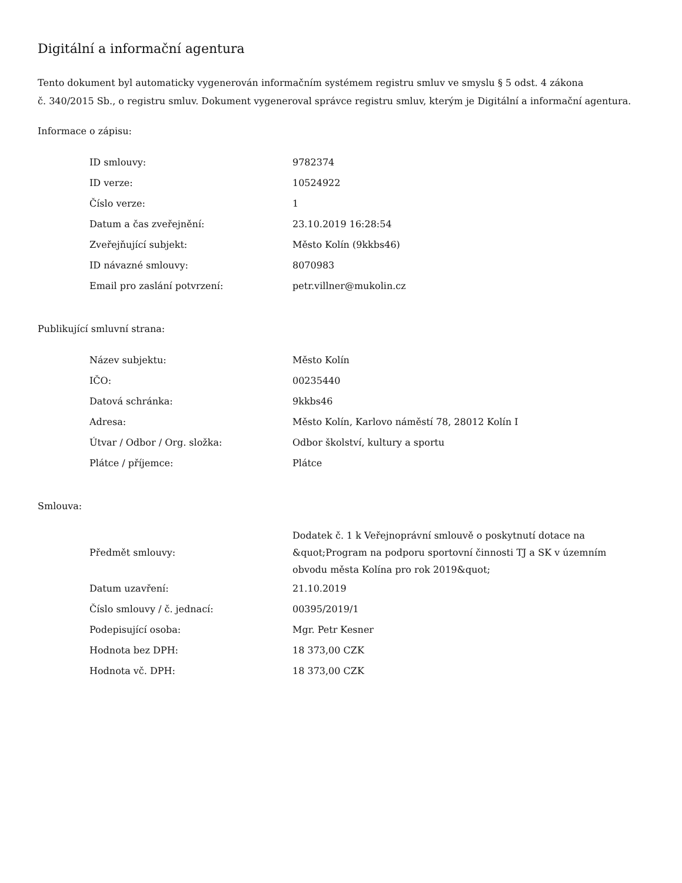Digitální a informační agentura
Tento dokument byl automaticky vygenerován informačním systémem registru smluv ve smyslu § 5 odst. 4 zákona
č. 340/2015 Sb., o registru smluv. Dokument vygeneroval správce registru smluv, kterým je Digitální a informační agentura.
Informace o zápisu:
| ID smlouvy: | 9782374 |
| ID verze: | 10524922 |
| Číslo verze: | 1 |
| Datum a čas zveřejnění: | 23.10.2019 16:28:54 |
| Zveřejňující subjekt: | Město Kolín (9kkbs46) |
| ID návazné smlouvy: | 8070983 |
| Email pro zaslání potvrzení: | petr.villner@mukolin.cz |
Publikující smluvní strana:
| Název subjektu: | Město Kolín |
| IČO: | 00235440 |
| Datová schránka: | 9kkbs46 |
| Adresa: | Město Kolín, Karlovo náměstí 78, 28012 Kolín I |
| Útvar / Odbor / Org. složka: | Odbor školství, kultury a sportu |
| Plátce / příjemce: | Plátce |
Smlouva:
| Předmět smlouvy: | Dodatek č. 1 k Veřejnoprávní smlouvě o poskytnutí dotace na &quot;Program na podporu sportovní činnosti TJ a SK v územním obvodu města Kolína pro rok 2019&quot; |
| Datum uzavření: | 21.10.2019 |
| Číslo smlouvy / č. jednací: | 00395/2019/1 |
| Podepisující osoba: | Mgr. Petr Kesner |
| Hodnota bez DPH: | 18 373,00 CZK |
| Hodnota vč. DPH: | 18 373,00 CZK |